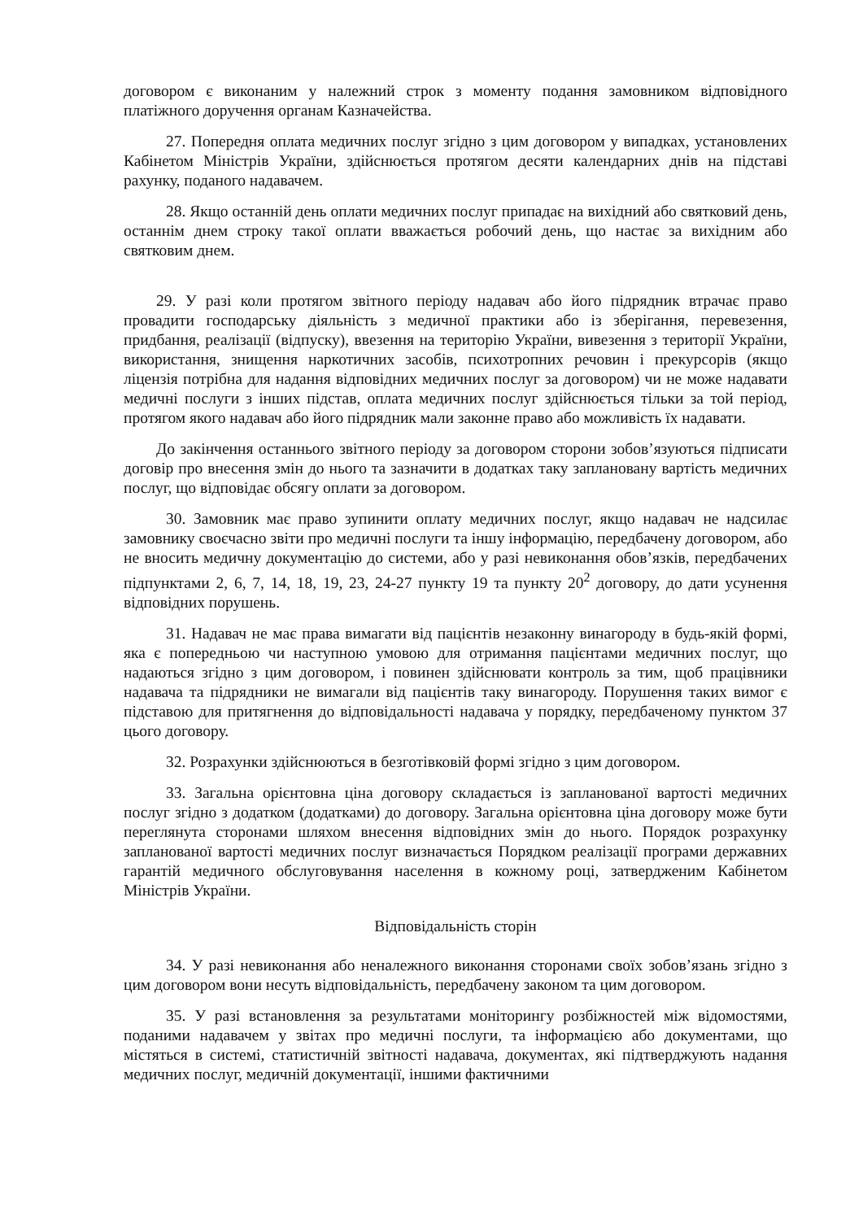договором є виконаним у належний строк з моменту подання замовником відповідного платіжного доручення органам Казначейства.
27. Попередня оплата медичних послуг згідно з цим договором у випадках, установлених Кабінетом Міністрів України, здійснюється протягом десяти календарних днів на підставі рахунку, поданого надавачем.
28. Якщо останній день оплати медичних послуг припадає на вихідний або святковий день, останнім днем строку такої оплати вважається робочий день, що настає за вихідним або святковим днем.
29. У разі коли протягом звітного періоду надавач або його підрядник втрачає право провадити господарську діяльність з медичної практики або із зберігання, перевезення, придбання, реалізації (відпуску), ввезення на територію України, вивезення з території України, використання, знищення наркотичних засобів, психотропних речовин і прекурсорів (якщо ліцензія потрібна для надання відповідних медичних послуг за договором) чи не може надавати медичні послуги з інших підстав, оплата медичних послуг здійснюється тільки за той період, протягом якого надавач або його підрядник мали законне право або можливість їх надавати.
До закінчення останнього звітного періоду за договором сторони зобов’язуються підписати договір про внесення змін до нього та зазначити в додатках таку заплановану вартість медичних послуг, що відповідає обсягу оплати за договором.
30. Замовник має право зупинити оплату медичних послуг, якщо надавач не надсилає замовнику своєчасно звіти про медичні послуги та іншу інформацію, передбачену договором, або не вносить медичну документацію до системи, або у разі невиконання обов’язків, передбачених підпунктами 2, 6, 7, 14, 18, 19, 23, 24-27 пункту 19 та пункту 20<sup>2</sup> договору, до дати усунення відповідних порушень.
31. Надавач не має права вимагати від пацієнтів незаконну винагороду в будь-якій формі, яка є попередньою чи наступною умовою для отримання пацієнтами медичних послуг, що надаються згідно з цим договором, і повинен здійснювати контроль за тим, щоб працівники надавача та підрядники не вимагали від пацієнтів таку винагороду. Порушення таких вимог є підставою для притягнення до відповідальності надавача у порядку, передбаченому пунктом 37 цього договору.
32. Розрахунки здійснюються в безготівковій формі згідно з цим договором.
33. Загальна орієнтовна ціна договору складається із запланованої вартості медичних послуг згідно з додатком (додатками) до договору. Загальна орієнтовна ціна договору може бути переглянута сторонами шляхом внесення відповідних змін до нього. Порядок розрахунку запланованої вартості медичних послуг визначається Порядком реалізації програми державних гарантій медичного обслуговування населення в кожному році, затвердженим Кабінетом Міністрів України.
Відповідальність сторін
34. У разі невиконання або неналежного виконання сторонами своїх зобов’язань згідно з цим договором вони несуть відповідальність, передбачену законом та цим договором.
35. У разі встановлення за результатами моніторингу розбіжностей між відомостями, поданими надавачем у звітах про медичні послуги, та інформацією або документами, що містяться в системі, статистичній звітності надавача, документах, які підтверджують надання медичних послуг, медичній документації, іншими фактичними